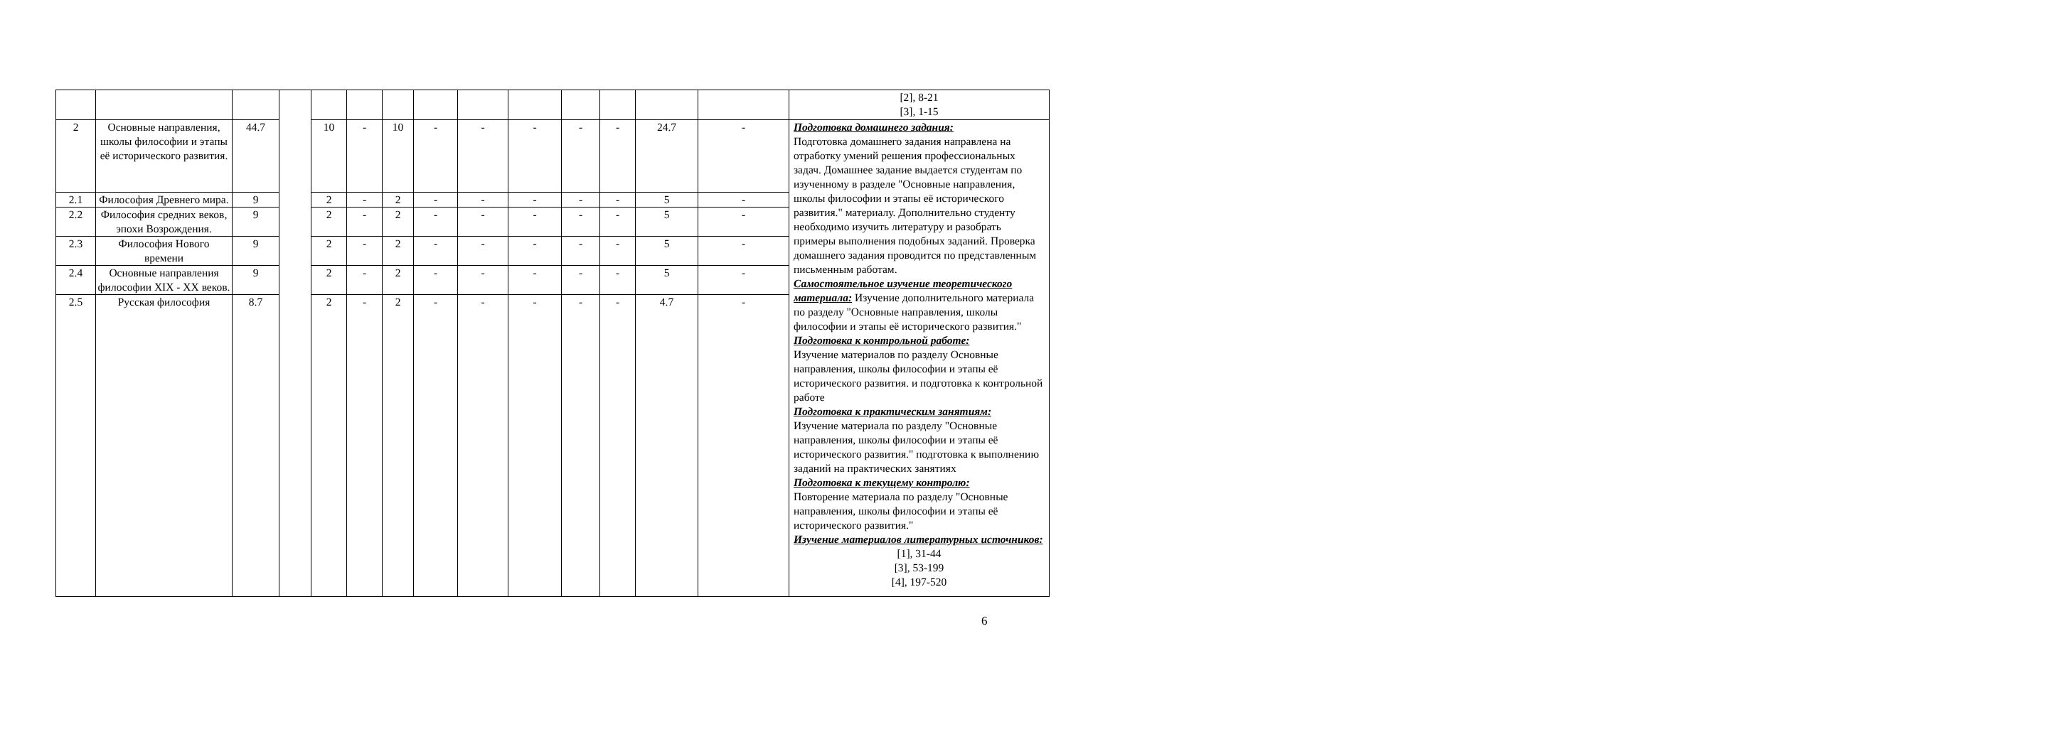| | | | | | | | | | | | | | | [2], 8-21 [3], 1-15 |
| 2 | Основные направления, школы философии и этапы её исторического развития. | 44.7 | | 10 | - | 10 | - | - | - | - | - | 24.7 | - | Подготовка домашнего задания: Подготовка домашнего задания направлена на отработку умений решения профессиональных задач. Домашнее задание выдается студентам по изученному в разделе "Основные направления, школы философии и этапы её исторического развития." материалу. Дополнительно студенту необходимо изучить литературу и разобрать примеры выполнения подобных заданий. Проверка домашнего задания проводится по представленным письменным работам. Самостоятельное изучение теоретического материала: Изучение дополнительного материала по разделу "Основные направления, школы философии и этапы её исторического развития." Подготовка к контрольной работе: Изучение материалов по разделу Основные направления, школы философии и этапы её исторического развития. и подготовка к контрольной работе Подготовка к практическим занятиям: Изучение материала по разделу "Основные направления, школы философии и этапы её исторического развития." подготовка к выполнению заданий на практических занятиях Подготовка к текущему контролю: Повторение материала по разделу "Основные направления, школы философии и этапы её исторического развития." Изучение материалов литературных источников: [1], 31-44 [3], 53-199 [4], 197-520 |
| 2.1 | Философия Древнего мира. | 9 | | 2 | - | 2 | - | - | - | - | - | 5 | - | |
| 2.2 | Философия средних веков, эпохи Возрождения. | 9 | | 2 | - | 2 | - | - | - | - | - | 5 | - | |
| 2.3 | Философия Нового времени | 9 | | 2 | - | 2 | - | - | - | - | - | 5 | - | |
| 2.4 | Основные направления философии XIX - XX веков. | 9 | | 2 | - | 2 | - | - | - | - | - | 5 | - | |
| 2.5 | Русская философия | 8.7 | | 2 | - | 2 | - | - | - | - | - | 4.7 | - | |
6